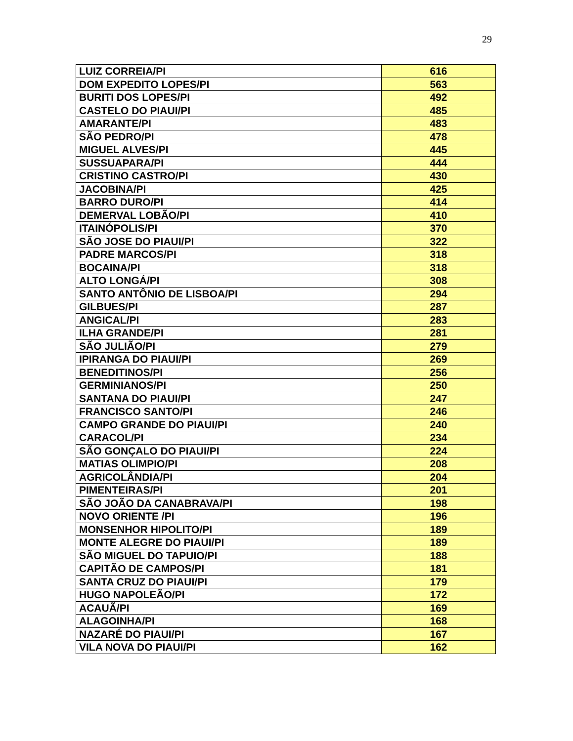29
| LUIZ CORREIA/PI | 616 |
| DOM EXPEDITO LOPES/PI | 563 |
| BURITI DOS LOPES/PI | 492 |
| CASTELO DO PIAUI/PI | 485 |
| AMARANTE/PI | 483 |
| SÃO PEDRO/PI | 478 |
| MIGUEL ALVES/PI | 445 |
| SUSSUAPARA/PI | 444 |
| CRISTINO CASTRO/PI | 430 |
| JACOBINA/PI | 425 |
| BARRO DURO/PI | 414 |
| DEMERVAL LOBÃO/PI | 410 |
| ITAINÓPOLIS/PI | 370 |
| SÃO JOSE DO PIAUI/PI | 322 |
| PADRE MARCOS/PI | 318 |
| BOCAINA/PI | 318 |
| ALTO LONGÁ/PI | 308 |
| SANTO ANTÔNIO DE LISBOA/PI | 294 |
| GILBUES/PI | 287 |
| ANGICAL/PI | 283 |
| ILHA GRANDE/PI | 281 |
| SÃO JULIÃO/PI | 279 |
| IPIRANGA DO PIAUI/PI | 269 |
| BENEDITINOS/PI | 256 |
| GERMINIANOS/PI | 250 |
| SANTANA DO PIAUI/PI | 247 |
| FRANCISCO SANTO/PI | 246 |
| CAMPO GRANDE DO PIAUI/PI | 240 |
| CARACOL/PI | 234 |
| SÃO GONÇALO DO PIAUI/PI | 224 |
| MATIAS OLIMPIO/PI | 208 |
| AGRICOLÂNDIA/PI | 204 |
| PIMENTEIRAS/PI | 201 |
| SÃO JOÃO DA CANABRAVA/PI | 198 |
| NOVO ORIENTE /PI | 196 |
| MONSENHOR HIPOLITO/PI | 189 |
| MONTE ALEGRE DO PIAUI/PI | 189 |
| SÃO MIGUEL DO TAPUIO/PI | 188 |
| CAPITÃO DE CAMPOS/PI | 181 |
| SANTA CRUZ DO PIAUI/PI | 179 |
| HUGO NAPOLEÃO/PI | 172 |
| ACAUÃ/PI | 169 |
| ALAGOINHA/PI | 168 |
| NAZARÉ DO PIAUI/PI | 167 |
| VILA NOVA DO PIAUI/PI | 162 |